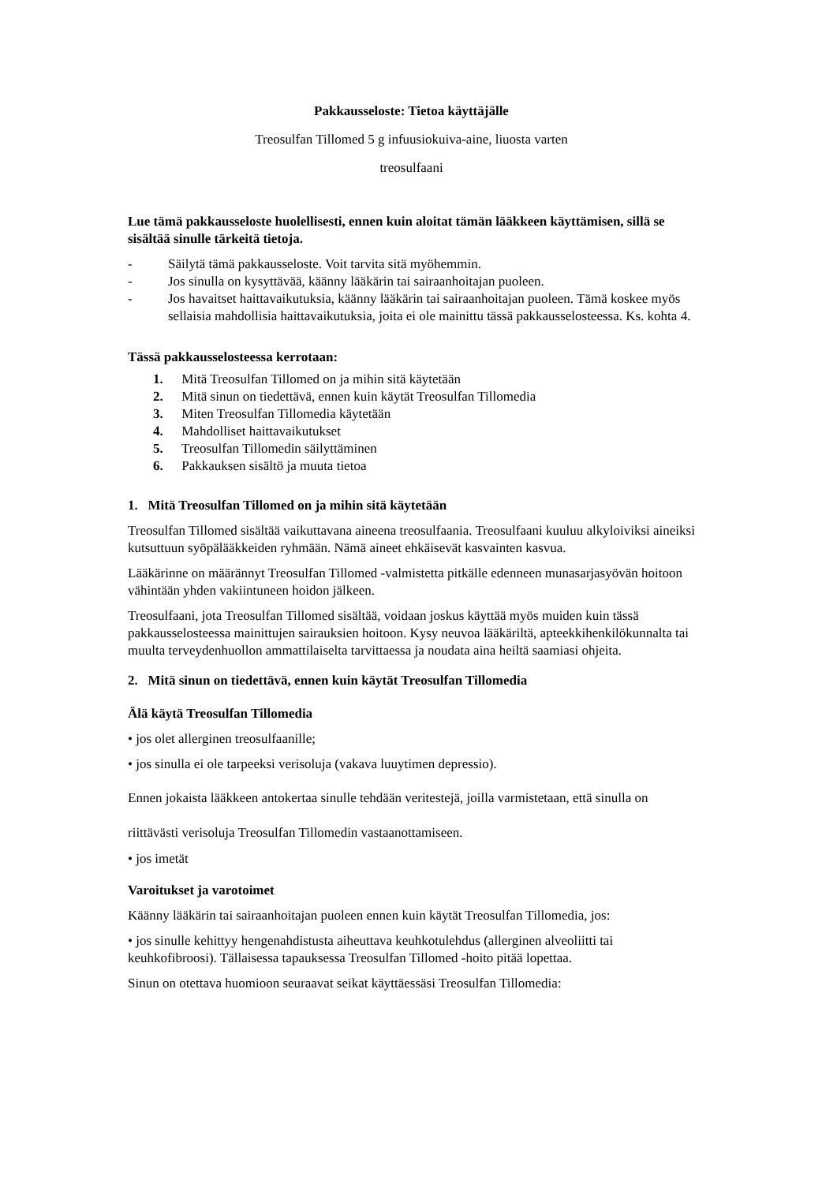Pakkausseloste: Tietoa käyttäjälle
Treosulfan Tillomed 5 g infuusiokuiva-aine, liuosta varten
treosulfaani
Lue tämä pakkausseloste huolellisesti, ennen kuin aloitat tämän lääkkeen käyttämisen, sillä se sisältää sinulle tärkeitä tietoja.
- Säilytä tämä pakkausseloste. Voit tarvita sitä myöhemmin.
- Jos sinulla on kysyttävää, käänny lääkärin tai sairaanhoitajan puoleen.
- Jos havaitset haittavaikutuksia, käänny lääkärin tai sairaanhoitajan puoleen. Tämä koskee myös sellaisia mahdollisia haittavaikutuksia, joita ei ole mainittu tässä pakkausselosteessa. Ks. kohta 4.
Tässä pakkausselosteessa kerrotaan:
1. Mitä Treosulfan Tillomed on ja mihin sitä käytetään
2. Mitä sinun on tiedettävä, ennen kuin käytät Treosulfan Tillomedia
3. Miten Treosulfan Tillomedia käytetään
4. Mahdolliset haittavaikutukset
5. Treosulfan Tillomedin säilyttäminen
6. Pakkauksen sisältö ja muuta tietoa
1. Mitä Treosulfan Tillomed on ja mihin sitä käytetään
Treosulfan Tillomed sisältää vaikuttavana aineena treosulfaania. Treosulfaani kuuluu alkyloiviksi aineiksi kutsuttuun syöpälääkkeiden ryhmään. Nämä aineet ehkäisevät kasvainten kasvua.
Lääkärinne on määrännyt Treosulfan Tillomed -valmistetta pitkälle edenneen munasarjasyövän hoitoon vähintään yhden vakiintuneen hoidon jälkeen.
Treosulfaani, jota Treosulfan Tillomed sisältää, voidaan joskus käyttää myös muiden kuin tässä pakkausselosteessa mainittujen sairauksien hoitoon. Kysy neuvoa lääkäriltä, apteekkihenkilökunnalta tai muulta terveydenhuollon ammattilaiselta tarvittaessa ja noudata aina heiltä saamiasi ohjeita.
2. Mitä sinun on tiedettävä, ennen kuin käytät Treosulfan Tillomedia
Älä käytä Treosulfan Tillomedia
• jos olet allerginen treosulfaanille;
• jos sinulla ei ole tarpeeksi verisoluja (vakava luuytimen depressio).
Ennen jokaista lääkkeen antokertaa sinulle tehdään veritestejä, joilla varmistetaan, että sinulla on riittävästi verisoluja Treosulfan Tillomedin vastaanottamiseen.
• jos imetät
Varoitukset ja varotoimet
Käänny lääkärin tai sairaanhoitajan puoleen ennen kuin käytät Treosulfan Tillomedia, jos:
• jos sinulle kehittyy hengenahdistusta aiheuttava keuhkotulehdus (allerginen alveoliitti tai keuhkofibroosi). Tällaisessa tapauksessa Treosulfan Tillomed -hoito pitää lopettaa.
Sinun on otettava huomioon seuraavat seikat käyttäessäsi Treosulfan Tillomedia: